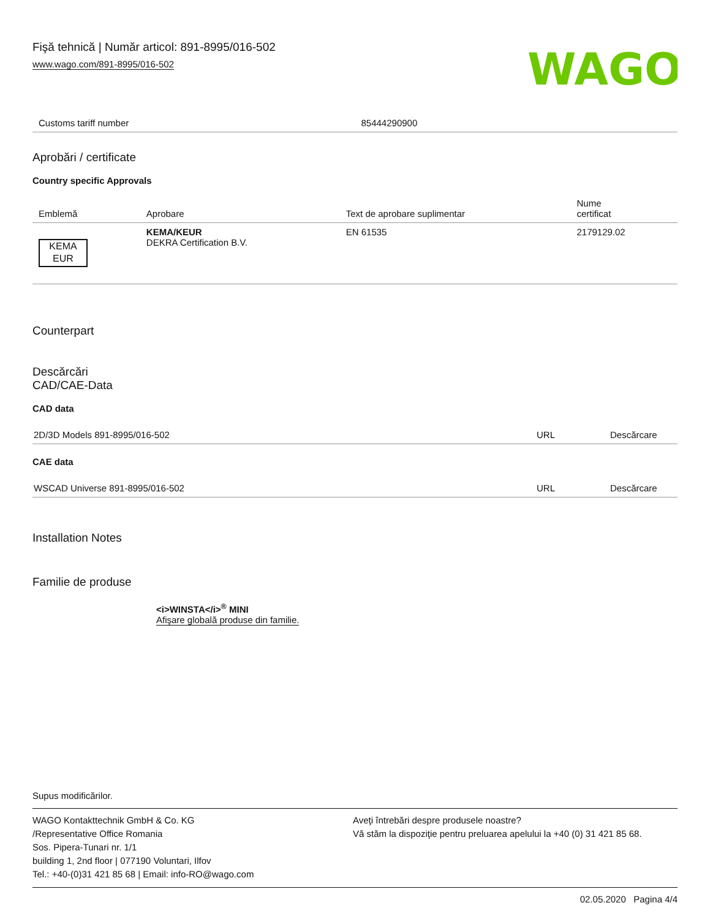Fişă tehnică | Număr articol: 891-8995/016-502
www.wago.com/891-8995/016-502
WAGO
| Customs tariff number | 85444290900 |
Aprobări / certificate
Country specific Approvals
| Emblemă | Aprobare | Text de aprobare suplimentar | Nume certificat |
| --- | --- | --- | --- |
| KEMA EUR | KEMA/KEUR DEKRA Certification B.V. | EN 61535 | 2179129.02 |
Counterpart
Descărcări
CAD/CAE-Data
CAD data
| 2D/3D Models 891-8995/016-502 | URL | Descărcare |
CAE data
| WSCAD Universe 891-8995/016-502 | URL | Descărcare |
Installation Notes
Familie de produse
<i>WINSTA</i><sup>®</sup> MINI
Afişare globală produse din familie.
Supus modificărilor.
WAGO Kontakttechnik GmbH & Co. KG
/Representative Office Romania
Sos. Pipera-Tunari nr. 1/1
building 1, 2nd floor | 077190 Voluntari, Ilfov
Tel.: +40-(0)31 421 85 68 | Email: info-RO@wago.com
Aveţi întrebări despre produsele noastre?
Vă stăm la dispoziţie pentru preluarea apelului la +40 (0) 31 421 85 68.
02.05.2020 Pagina 4/4